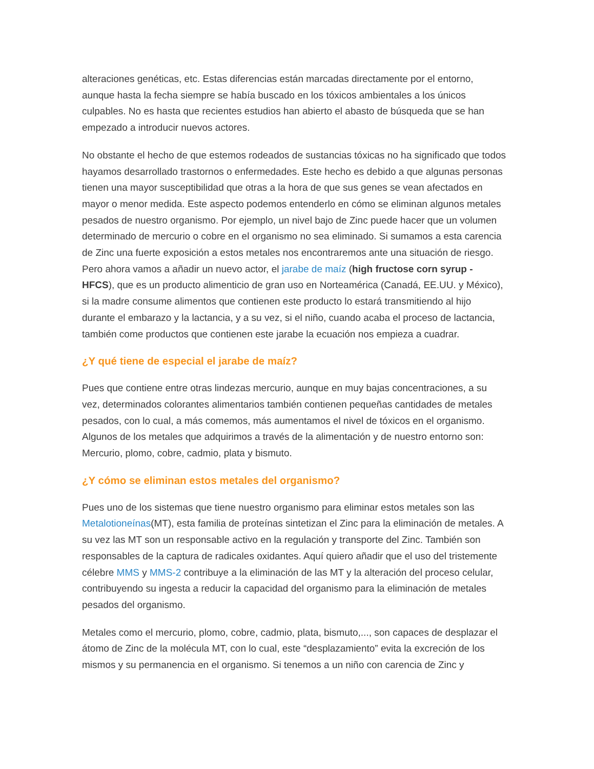alteraciones genéticas, etc. Estas diferencias están marcadas directamente por el entorno, aunque hasta la fecha siempre se había buscado en los tóxicos ambientales a los únicos culpables. No es hasta que recientes estudios han abierto el abasto de búsqueda que se han empezado a introducir nuevos actores.
No obstante el hecho de que estemos rodeados de sustancias tóxicas no ha significado que todos hayamos desarrollado trastornos o enfermedades. Este hecho es debido a que algunas personas tienen una mayor susceptibilidad que otras a la hora de que sus genes se vean afectados en mayor o menor medida. Este aspecto podemos entenderlo en cómo se eliminan algunos metales pesados de nuestro organismo. Por ejemplo, un nivel bajo de Zinc puede hacer que un volumen determinado de mercurio o cobre en el organismo no sea eliminado. Si sumamos a esta carencia de Zinc una fuerte exposición a estos metales nos encontraremos ante una situación de riesgo. Pero ahora vamos a añadir un nuevo actor, el jarabe de maíz (high fructose corn syrup - HFCS), que es un producto alimenticio de gran uso en Norteamérica (Canadá, EE.UU. y México), si la madre consume alimentos que contienen este producto lo estará transmitiendo al hijo durante el embarazo y la lactancia, y a su vez, si el niño, cuando acaba el proceso de lactancia, también come productos que contienen este jarabe la ecuación nos empieza a cuadrar.
¿Y qué tiene de especial el jarabe de maíz?
Pues que contiene entre otras lindezas mercurio, aunque en muy bajas concentraciones, a su vez, determinados colorantes alimentarios también contienen pequeñas cantidades de metales pesados, con lo cual, a más comemos, más aumentamos el nivel de tóxicos en el organismo. Algunos de los metales que adquirimos a través de la alimentación y de nuestro entorno son: Mercurio, plomo, cobre, cadmio, plata y bismuto.
¿Y cómo se eliminan estos metales del organismo?
Pues uno de los sistemas que tiene nuestro organismo para eliminar estos metales son las Metalotioneínas(MT), esta familia de proteínas sintetizan el Zinc para la eliminación de metales. A su vez las MT son un responsable activo en la regulación y transporte del Zinc. También son responsables de la captura de radicales oxidantes. Aquí quiero añadir que el uso del tristemente célebre MMS y MMS-2 contribuye a la eliminación de las MT y la alteración del proceso celular, contribuyendo su ingesta a reducir la capacidad del organismo para la eliminación de metales pesados del organismo.
Metales como el mercurio, plomo, cobre, cadmio, plata, bismuto,..., son capaces de desplazar el átomo de Zinc de la molécula MT, con lo cual, este “desplazamiento” evita la excreción de los mismos y su permanencia en el organismo. Si tenemos a un niño con carencia de Zinc y